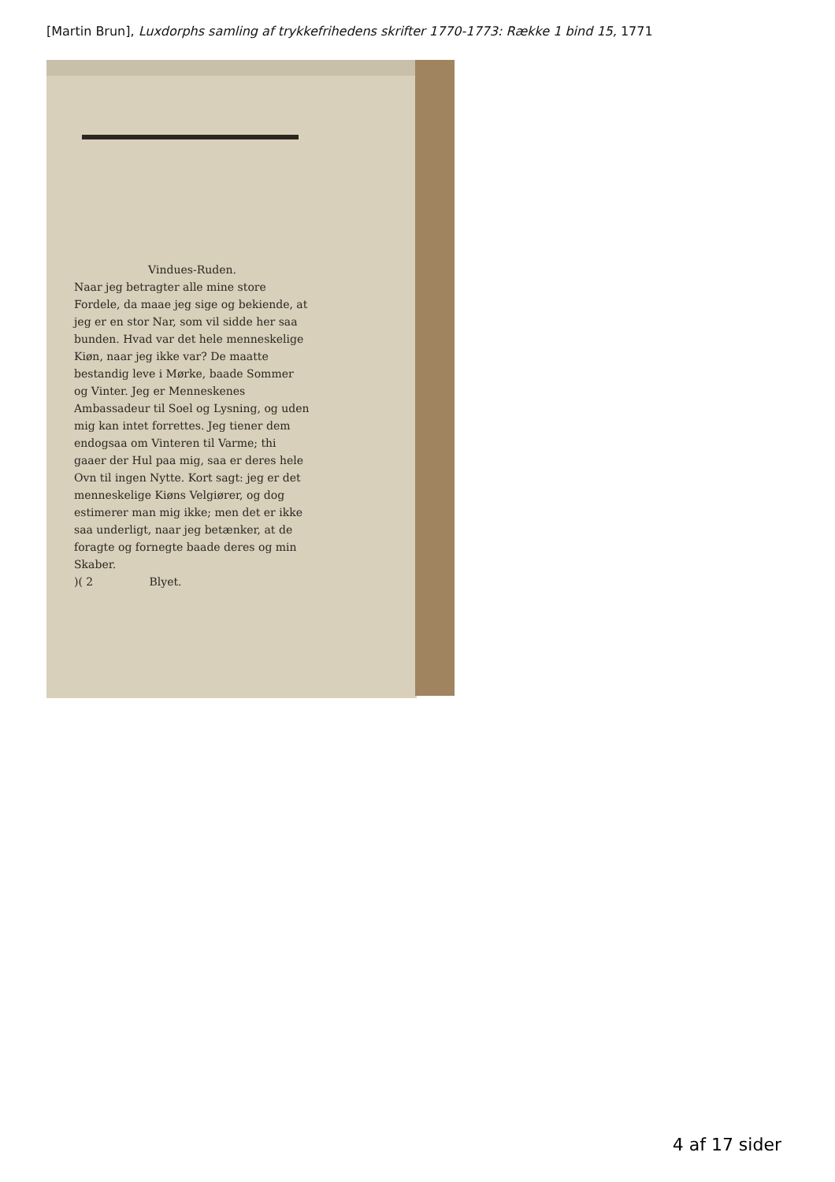[Martin Brun], Luxdorphs samling af trykkefrihedens skrifter 1770-1773: Række 1 bind 15, 1771
Vindues-Ruden.
Naar jeg betragter alle mine store Fordele, da maae jeg sige og bekiende, at jeg er en stor Nar, som vil sidde her saa bunden. Hvad var det hele menneskelige Kiøn, naar jeg ikke var? De maatte bestandig leve i Mørke, baade Sommer og Vinter. Jeg er Menneskenes Ambassadeur til Soel og Lysning, og uden mig kan intet forrettes. Jeg tiener dem endogsaa om Vinteren til Varme; thi gaaer der Hul paa mig, saa er deres hele Ovn til ingen Nytte. Kort sagt: jeg er det menneskelige Kiøns Velgiører, og dog estimerer man mig ikke; men det er ikke saa underligt, naar jeg betænker, at de foragte og fornegte baade deres og min Skaber.
)( 2 Blyet.
4 af 17 sider